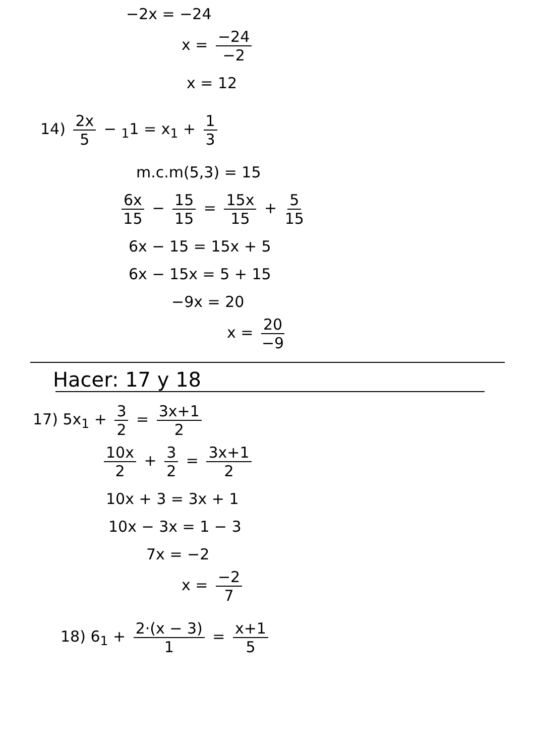−2x = −24
x = −24 −2
x = 12
14) 2x 5 − <sub>1</sub>1 = x<sub>1</sub> + 1 3
m.c.m(5,3) = 15
6x 15 − 15 15 = 15x 15 + 5 15
6x − 15 = 15x + 5
6x − 15x = 5 + 15
−9x = 20
x = 20 −9
Hacer: 17 y 18
17) 5x<sub>1</sub> + 3 2 = 3x+1 2
10x 2 + 3 2 = 3x+1 2
10x + 3 = 3x + 1
10x − 3x = 1 − 3
7x = −2
x = −2 7
18) 6<sub>1</sub> + 2·(x − 3) 1 = x+1 5